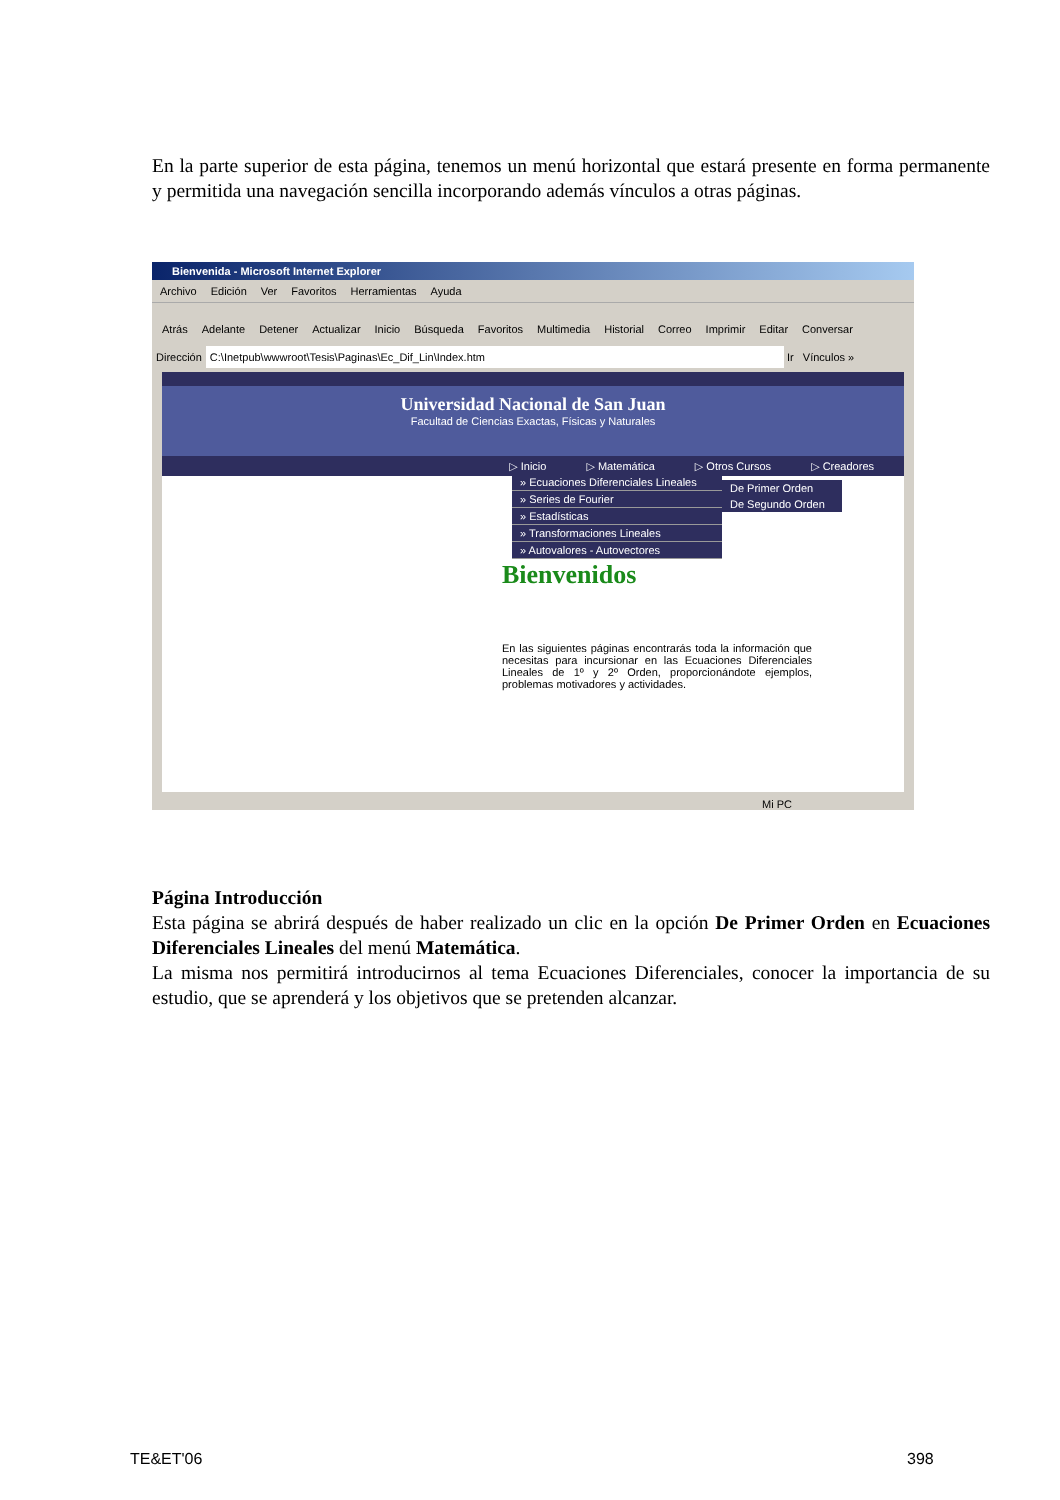En la parte superior de esta página, tenemos un menú horizontal que estará presente en forma permanente y permitida una navegación sencilla incorporando además vínculos a otras páginas.
Bienvenida - Microsoft Internet Explorer
Archivo Edición Ver Favoritos Herramientas Ayuda
Atrás Adelante Detener Actualizar Inicio Búsqueda Favoritos Multimedia Historial Correo Imprimir Editar Conversar
Dirección C:\Inetpub\wwwroot\Tesis\Paginas\Ec_Dif_Lin\Index.htm Ir Vínculos »
Universidad Nacional de San Juan
Facultad de Ciencias Exactas, Físicas y Naturales
▷ Inicio ▷ Matemática ▷ Otros Cursos ▷ Creadores
» Ecuaciones Diferenciales Lineales
» Series de Fourier
» Estadísticas
» Transformaciones Lineales
» Autovalores - Autovectores
De Primer Orden
De Segundo Orden
Bienvenidos
En las siguientes páginas encontrarás toda la información que necesitas para incursionar en las Ecuaciones Diferenciales Lineales de 1º y 2º Orden, proporcionándote ejemplos, problemas motivadores y actividades.
Mi PC
Página Introducción
Esta página se abrirá después de haber realizado un clic en la opción De Primer Orden en Ecuaciones Diferenciales Lineales del menú Matemática.
La misma nos permitirá introducirnos al tema Ecuaciones Diferenciales, conocer la importancia de su estudio, que se aprenderá y los objetivos que se pretenden alcanzar.
TE&ET'06 398